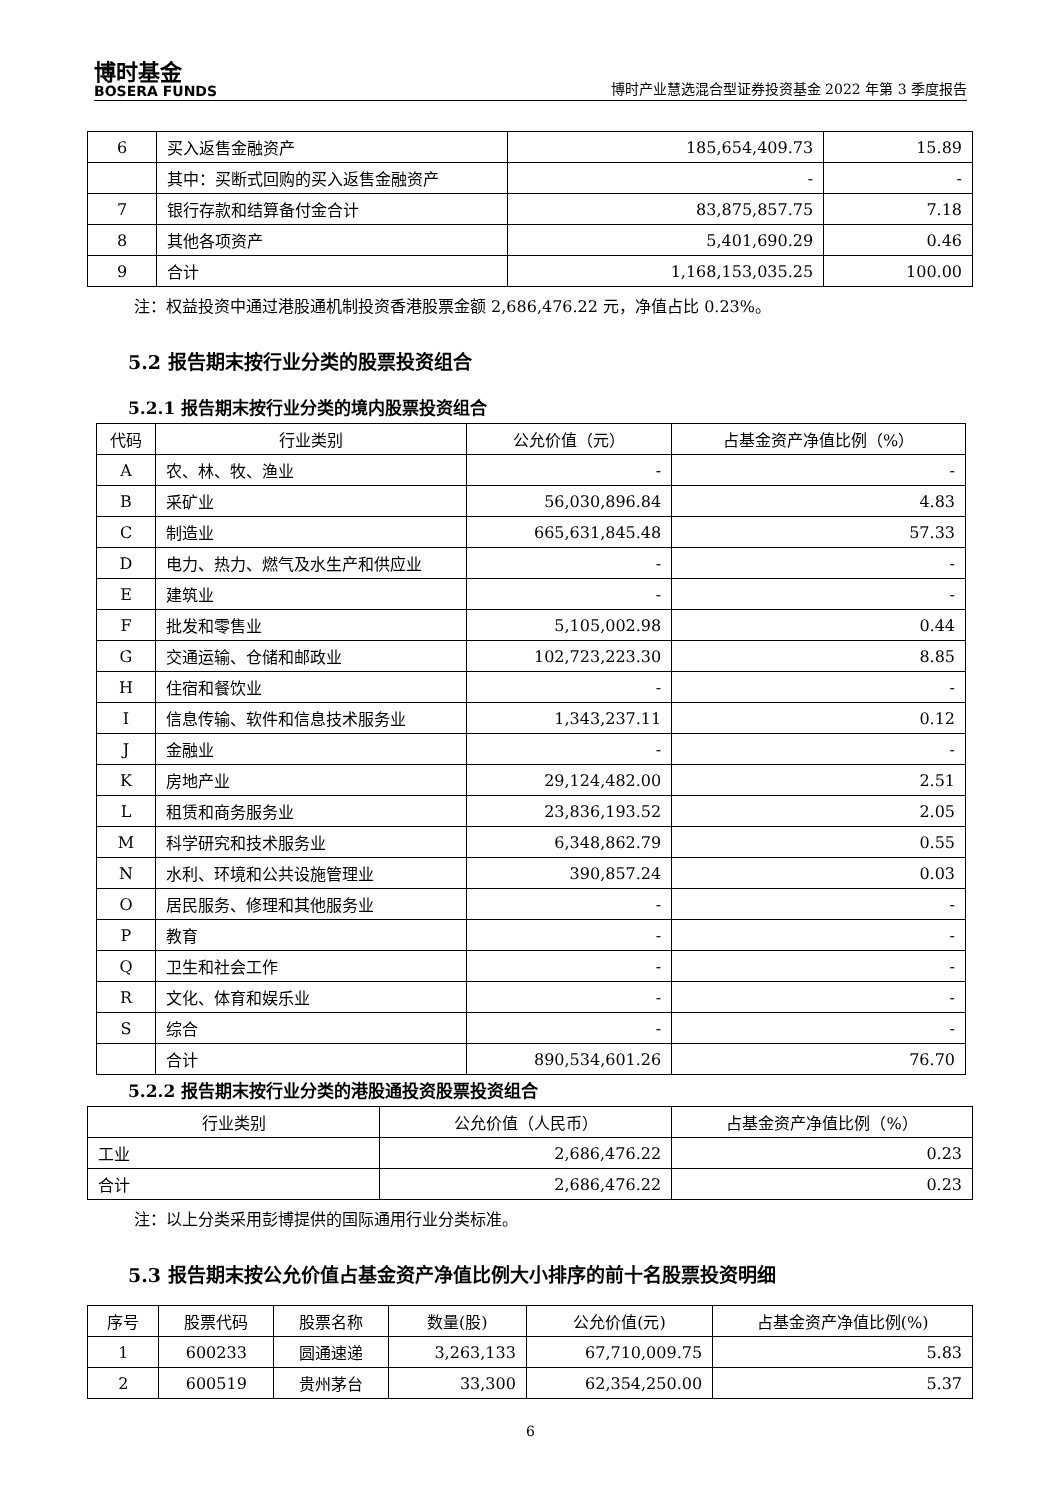博时基金
BOSERA FUNDS
博时产业慧选混合型证券投资基金 2022 年第 3 季度报告
| 6 | 买入返售金融资产 | 185,654,409.73 | 15.89 |
| | 其中：买断式回购的买入返售金融资产 | - | - |
| 7 | 银行存款和结算备付金合计 | 83,875,857.75 | 7.18 |
| 8 | 其他各项资产 | 5,401,690.29 | 0.46 |
| 9 | 合计 | 1,168,153,035.25 | 100.00 |
注：权益投资中通过港股通机制投资香港股票金额 2,686,476.22 元，净值占比 0.23%。
5.2 报告期末按行业分类的股票投资组合
5.2.1 报告期末按行业分类的境内股票投资组合
| 代码 | 行业类别 | 公允价值（元） | 占基金资产净值比例（%） |
| --- | --- | --- | --- |
| A | 农、林、牧、渔业 | - | - |
| B | 采矿业 | 56,030,896.84 | 4.83 |
| C | 制造业 | 665,631,845.48 | 57.33 |
| D | 电力、热力、燃气及水生产和供应业 | - | - |
| E | 建筑业 | - | - |
| F | 批发和零售业 | 5,105,002.98 | 0.44 |
| G | 交通运输、仓储和邮政业 | 102,723,223.30 | 8.85 |
| H | 住宿和餐饮业 | - | - |
| I | 信息传输、软件和信息技术服务业 | 1,343,237.11 | 0.12 |
| J | 金融业 | - | - |
| K | 房地产业 | 29,124,482.00 | 2.51 |
| L | 租赁和商务服务业 | 23,836,193.52 | 2.05 |
| M | 科学研究和技术服务业 | 6,348,862.79 | 0.55 |
| N | 水利、环境和公共设施管理业 | 390,857.24 | 0.03 |
| O | 居民服务、修理和其他服务业 | - | - |
| P | 教育 | - | - |
| Q | 卫生和社会工作 | - | - |
| R | 文化、体育和娱乐业 | - | - |
| S | 综合 | - | - |
| | 合计 | 890,534,601.26 | 76.70 |
5.2.2 报告期末按行业分类的港股通投资股票投资组合
| 行业类别 | 公允价值（人民币） | 占基金资产净值比例（%） |
| --- | --- | --- |
| 工业 | 2,686,476.22 | 0.23 |
| 合计 | 2,686,476.22 | 0.23 |
注：以上分类采用彭博提供的国际通用行业分类标准。
5.3 报告期末按公允价值占基金资产净值比例大小排序的前十名股票投资明细
| 序号 | 股票代码 | 股票名称 | 数量(股) | 公允价值(元) | 占基金资产净值比例(%) |
| --- | --- | --- | --- | --- | --- |
| 1 | 600233 | 圆通速递 | 3,263,133 | 67,710,009.75 | 5.83 |
| 2 | 600519 | 贵州茅台 | 33,300 | 62,354,250.00 | 5.37 |
6